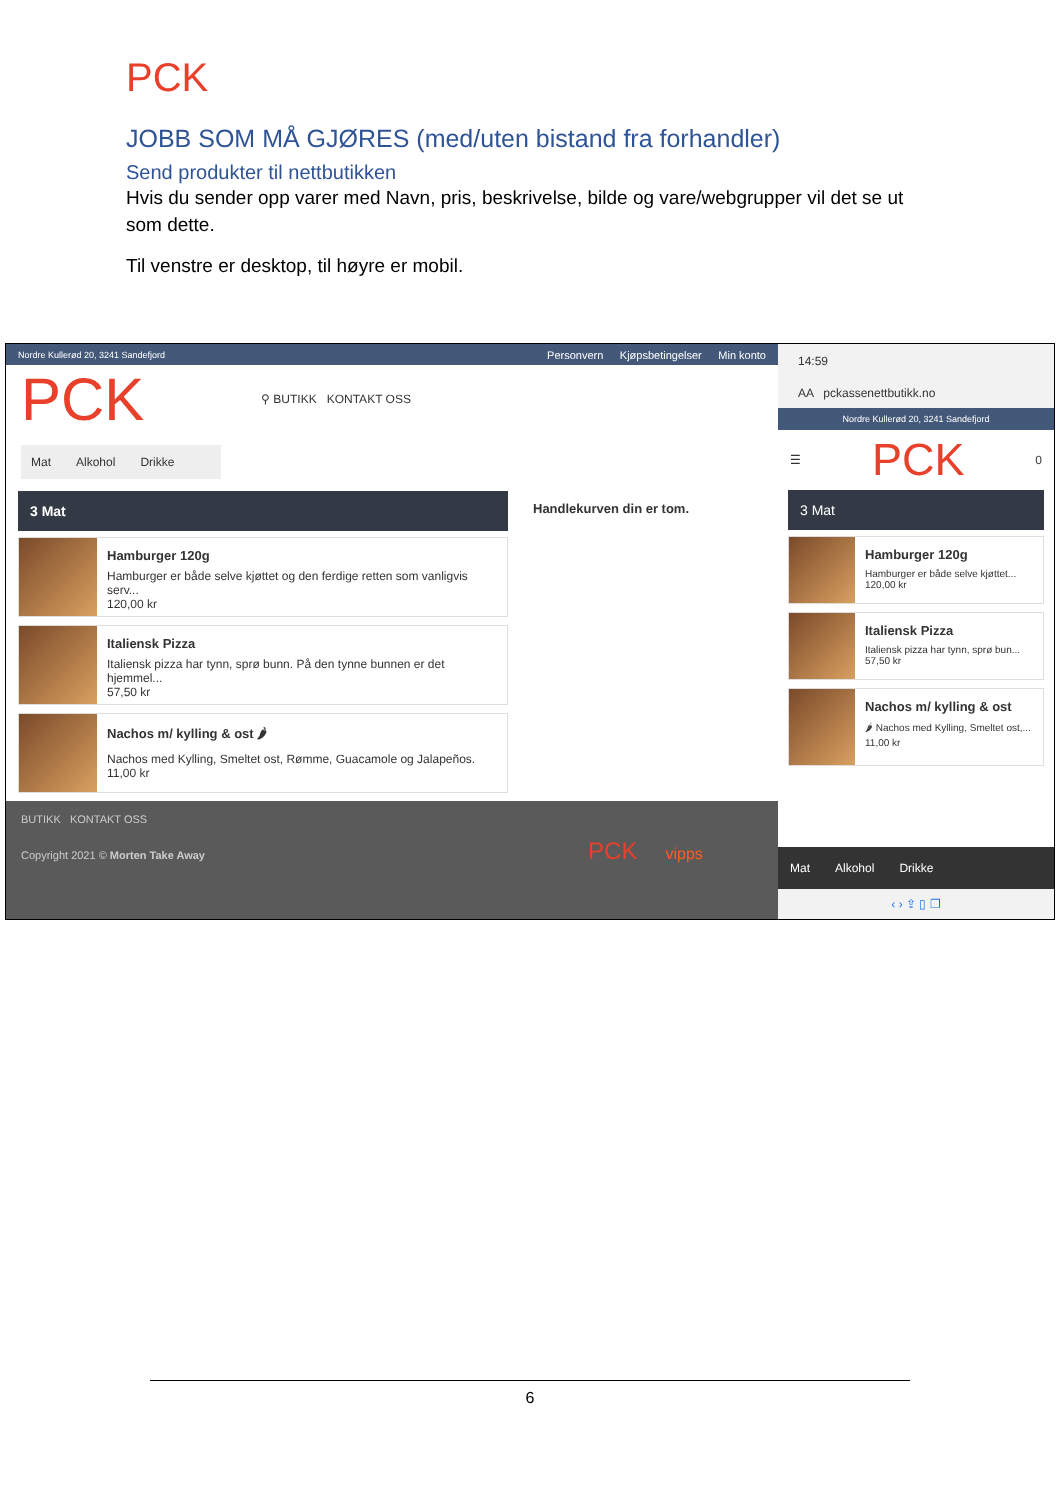PCK
JOBB SOM MÅ GJØRES (med/uten bistand fra forhandler)
Send produkter til nettbutikken
Hvis du sender opp varer med Navn, pris, beskrivelse, bilde og vare/webgrupper vil det se ut som dette.
Til venstre er desktop, til høyre er mobil.
Nordre Kullerød 20, 3241 Sandefjord
Personvern Kjøpsbetingelser Min konto
PCK
⚲ BUTIKK KONTAKT OSS
Mat Alkohol Drikke
3 Mat
Hamburger 120g
Hamburger er både selve kjøttet og den ferdige retten som vanligvis serv...
120,00 kr
Italiensk Pizza
Italiensk pizza har tynn, sprø bunn. På den tynne bunnen er det hjemmel...
57,50 kr
Nachos m/ kylling & ost 🌶
Nachos med Kylling, Smeltet ost, Rømme, Guacamole og Jalapeños.
11,00 kr
Handlekurven din er tom.
BUTIKK KONTAKT OSS
Copyright 2021 © Morten Take Away PCK vipps
14:59
AA pckassenettbutikk.no
Nordre Kullerød 20, 3241 Sandefjord
☰ PCK 0
3 Mat
Hamburger 120g
Hamburger er både selve kjøttet...
120,00 kr
Italiensk Pizza
Italiensk pizza har tynn, sprø bun...
57,50 kr
Nachos m/ kylling & ost
🌶 Nachos med Kylling, Smeltet ost,...
11,00 kr
Mat Alkohol Drikke
‹ › ⇪ ▯ ❐
6